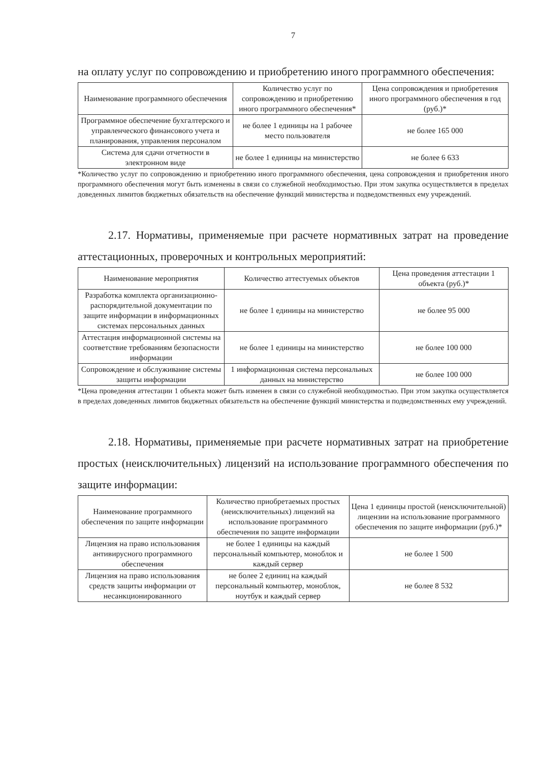7
на оплату услуг по сопровождению и приобретению иного программного обеспечения:
| Наименование программного обеспечения | Количество услуг по сопровождению и приобретению иного программного обеспечения* | Цена сопровождения и приобретения иного программного обеспечения в год (руб.)* |
| --- | --- | --- |
| Программное обеспечение бухгалтерского и управленческого финансового учета и планирования, управления персоналом | не более 1 единицы на 1 рабочее место пользователя | не более 165 000 |
| Система для сдачи отчетности в электронном виде | не более 1 единицы на министерство | не более 6 633 |
*Количество услуг по сопровождению и приобретению иного программного обеспечения, цена сопровождения и приобретения иного программного обеспечения могут быть изменены в связи со служебной необходимостью. При этом закупка осуществляется в пределах доведенных лимитов бюджетных обязательств на обеспечение функций министерства и подведомственных ему учреждений.
2.17. Нормативы, применяемые при расчете нормативных затрат на проведение аттестационных, проверочных и контрольных мероприятий:
| Наименование мероприятия | Количество аттестуемых объектов | Цена проведения аттестации 1 объекта (руб.)* |
| --- | --- | --- |
| Разработка комплекта организационно-распорядительной документации по защите информации в информационных системах персональных данных | не более 1 единицы на министерство | не более 95 000 |
| Аттестация информационной системы на соответствие требованиям безопасности информации | не более 1 единицы на министерство | не более 100 000 |
| Сопровождение и обслуживание системы защиты информации | 1 информационная система персональных данных на министерство | не более 100 000 |
*Цена проведения аттестации 1 объекта может быть изменен в связи со служебной необходимостью. При этом закупка осуществляется в пределах доведенных лимитов бюджетных обязательств на обеспечение функций министерства и подведомственных ему учреждений.
2.18. Нормативы, применяемые при расчете нормативных затрат на приобретение простых (неисключительных) лицензий на использование программного обеспечения по защите информации:
| Наименование программного обеспечения по защите информации | Количество приобретаемых простых (неисключительных) лицензий на использование программного обеспечения по защите информации | Цена 1 единицы простой (неисключительной) лицензии на использование программного обеспечения по защите информации (руб.)* |
| --- | --- | --- |
| Лицензия на право использования антивирусного программного обеспечения | не более 1 единицы на каждый персональный компьютер, моноблок и каждый сервер | не более 1 500 |
| Лицензия на право использования средств защиты информации от несанкционированного | не более 2 единиц на каждый персональный компьютер, моноблок, ноутбук и каждый сервер | не более 8 532 |